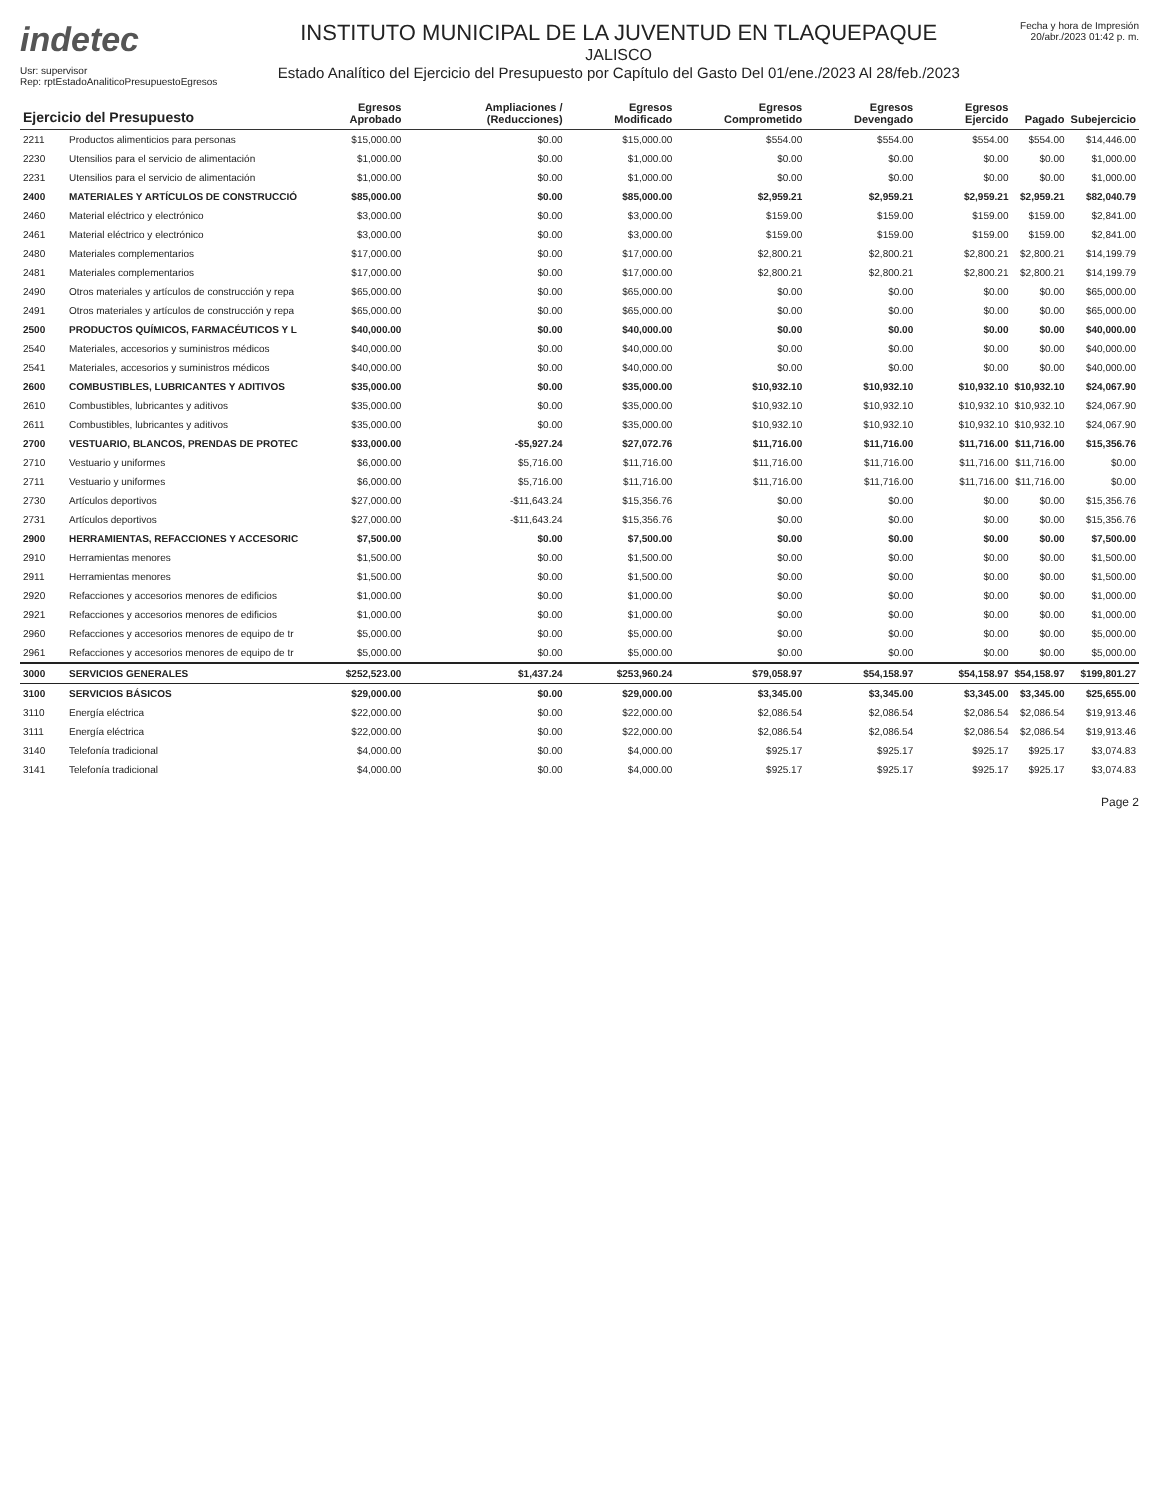indetec
Usr: supervisor
Rep: rptEstadoAnaliticoPresupuestoEgresos
INSTITUTO MUNICIPAL DE LA JUVENTUD EN TLAQUEPAQUE
JALISCO
Estado Analítico del Ejercicio del Presupuesto por Capítulo del Gasto Del 01/ene./2023 Al 28/feb./2023
Fecha y hora de Impresión
20/abr./2023 01:42 p. m.
| Ejercicio del Presupuesto | | Egresos Aprobado | Ampliaciones / (Reducciones) | Egresos Modificado | Egresos Comprometido | Egresos Devengado | Egresos Ejercido | Pagado | Subejercicio |
| --- | --- | --- | --- | --- | --- | --- | --- | --- | --- |
| 2211 | Productos alimenticios para personas | $15,000.00 | $0.00 | $15,000.00 | $554.00 | $554.00 | $554.00 | $554.00 | $14,446.00 |
| 2230 | Utensilios para el servicio de alimentación | $1,000.00 | $0.00 | $1,000.00 | $0.00 | $0.00 | $0.00 | $0.00 | $1,000.00 |
| 2231 | Utensilios para el servicio de alimentación | $1,000.00 | $0.00 | $1,000.00 | $0.00 | $0.00 | $0.00 | $0.00 | $1,000.00 |
| 2400 | MATERIALES Y ARTÍCULOS DE CONSTRUCCIÓ | $85,000.00 | $0.00 | $85,000.00 | $2,959.21 | $2,959.21 | $2,959.21 | $2,959.21 | $82,040.79 |
| 2460 | Material eléctrico y electrónico | $3,000.00 | $0.00 | $3,000.00 | $159.00 | $159.00 | $159.00 | $159.00 | $2,841.00 |
| 2461 | Material eléctrico y electrónico | $3,000.00 | $0.00 | $3,000.00 | $159.00 | $159.00 | $159.00 | $159.00 | $2,841.00 |
| 2480 | Materiales complementarios | $17,000.00 | $0.00 | $17,000.00 | $2,800.21 | $2,800.21 | $2,800.21 | $2,800.21 | $14,199.79 |
| 2481 | Materiales complementarios | $17,000.00 | $0.00 | $17,000.00 | $2,800.21 | $2,800.21 | $2,800.21 | $2,800.21 | $14,199.79 |
| 2490 | Otros materiales y artículos de construcción y repa | $65,000.00 | $0.00 | $65,000.00 | $0.00 | $0.00 | $0.00 | $0.00 | $65,000.00 |
| 2491 | Otros materiales y artículos de construcción y repa | $65,000.00 | $0.00 | $65,000.00 | $0.00 | $0.00 | $0.00 | $0.00 | $65,000.00 |
| 2500 | PRODUCTOS QUÍMICOS, FARMACÉUTICOS Y L | $40,000.00 | $0.00 | $40,000.00 | $0.00 | $0.00 | $0.00 | $0.00 | $40,000.00 |
| 2540 | Materiales, accesorios y suministros médicos | $40,000.00 | $0.00 | $40,000.00 | $0.00 | $0.00 | $0.00 | $0.00 | $40,000.00 |
| 2541 | Materiales, accesorios y suministros médicos | $40,000.00 | $0.00 | $40,000.00 | $0.00 | $0.00 | $0.00 | $0.00 | $40,000.00 |
| 2600 | COMBUSTIBLES, LUBRICANTES Y ADITIVOS | $35,000.00 | $0.00 | $35,000.00 | $10,932.10 | $10,932.10 | $10,932.10 | $10,932.10 | $24,067.90 |
| 2610 | Combustibles, lubricantes y aditivos | $35,000.00 | $0.00 | $35,000.00 | $10,932.10 | $10,932.10 | $10,932.10 | $10,932.10 | $24,067.90 |
| 2611 | Combustibles, lubricantes y aditivos | $35,000.00 | $0.00 | $35,000.00 | $10,932.10 | $10,932.10 | $10,932.10 | $10,932.10 | $24,067.90 |
| 2700 | VESTUARIO, BLANCOS, PRENDAS DE PROTEC | $33,000.00 | -$5,927.24 | $27,072.76 | $11,716.00 | $11,716.00 | $11,716.00 | $11,716.00 | $15,356.76 |
| 2710 | Vestuario y uniformes | $6,000.00 | $5,716.00 | $11,716.00 | $11,716.00 | $11,716.00 | $11,716.00 | $11,716.00 | $0.00 |
| 2711 | Vestuario y uniformes | $6,000.00 | $5,716.00 | $11,716.00 | $11,716.00 | $11,716.00 | $11,716.00 | $11,716.00 | $0.00 |
| 2730 | Artículos deportivos | $27,000.00 | -$11,643.24 | $15,356.76 | $0.00 | $0.00 | $0.00 | $0.00 | $15,356.76 |
| 2731 | Artículos deportivos | $27,000.00 | -$11,643.24 | $15,356.76 | $0.00 | $0.00 | $0.00 | $0.00 | $15,356.76 |
| 2900 | HERRAMIENTAS, REFACCIONES Y ACCESORIC | $7,500.00 | $0.00 | $7,500.00 | $0.00 | $0.00 | $0.00 | $0.00 | $7,500.00 |
| 2910 | Herramientas menores | $1,500.00 | $0.00 | $1,500.00 | $0.00 | $0.00 | $0.00 | $0.00 | $1,500.00 |
| 2911 | Herramientas menores | $1,500.00 | $0.00 | $1,500.00 | $0.00 | $0.00 | $0.00 | $0.00 | $1,500.00 |
| 2920 | Refacciones y accesorios menores de edificios | $1,000.00 | $0.00 | $1,000.00 | $0.00 | $0.00 | $0.00 | $0.00 | $1,000.00 |
| 2921 | Refacciones y accesorios menores de edificios | $1,000.00 | $0.00 | $1,000.00 | $0.00 | $0.00 | $0.00 | $0.00 | $1,000.00 |
| 2960 | Refacciones y accesorios menores de equipo de tr | $5,000.00 | $0.00 | $5,000.00 | $0.00 | $0.00 | $0.00 | $0.00 | $5,000.00 |
| 2961 | Refacciones y accesorios menores de equipo de tr | $5,000.00 | $0.00 | $5,000.00 | $0.00 | $0.00 | $0.00 | $0.00 | $5,000.00 |
| 3000 | SERVICIOS GENERALES | $252,523.00 | $1,437.24 | $253,960.24 | $79,058.97 | $54,158.97 | $54,158.97 | $54,158.97 | $199,801.27 |
| 3100 | SERVICIOS BÁSICOS | $29,000.00 | $0.00 | $29,000.00 | $3,345.00 | $3,345.00 | $3,345.00 | $3,345.00 | $25,655.00 |
| 3110 | Energía eléctrica | $22,000.00 | $0.00 | $22,000.00 | $2,086.54 | $2,086.54 | $2,086.54 | $2,086.54 | $19,913.46 |
| 3111 | Energía eléctrica | $22,000.00 | $0.00 | $22,000.00 | $2,086.54 | $2,086.54 | $2,086.54 | $2,086.54 | $19,913.46 |
| 3140 | Telefonía tradicional | $4,000.00 | $0.00 | $4,000.00 | $925.17 | $925.17 | $925.17 | $925.17 | $3,074.83 |
| 3141 | Telefonía tradicional | $4,000.00 | $0.00 | $4,000.00 | $925.17 | $925.17 | $925.17 | $925.17 | $3,074.83 |
Page 2